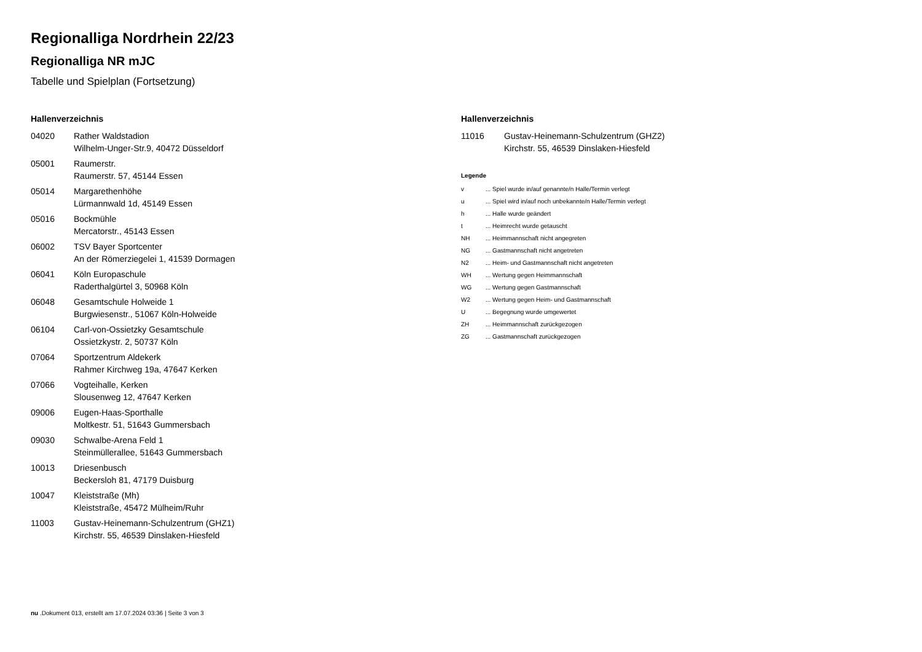Regionalliga Nordrhein 22/23
Regionalliga NR mJC
Tabelle und Spielplan (Fortsetzung)
Hallenverzeichnis
| 04020 | Rather Waldstadion Wilhelm-Unger-Str.9, 40472 Düsseldorf |
| 05001 | Raumerstr. Raumerstr. 57, 45144 Essen |
| 05014 | Margarethenhöhe Lürmannwald 1d, 45149 Essen |
| 05016 | Bockmühle Mercatorstr., 45143 Essen |
| 06002 | TSV Bayer Sportcenter An der Römerziegelei 1, 41539 Dormagen |
| 06041 | Köln Europaschule Raderthalgürtel 3, 50968 Köln |
| 06048 | Gesamtschule Holweide 1 Burgwiesenstr., 51067 Köln-Holweide |
| 06104 | Carl-von-Ossietzky Gesamtschule Ossietzkystr. 2, 50737 Köln |
| 07064 | Sportzentrum Aldekerk Rahmer Kirchweg 19a, 47647 Kerken |
| 07066 | Vogteihalle, Kerken Slousenweg 12, 47647 Kerken |
| 09006 | Eugen-Haas-Sporthalle Moltkestr. 51, 51643 Gummersbach |
| 09030 | Schwalbe-Arena Feld 1 Steinmüllerallee, 51643 Gummersbach |
| 10013 | Driesenbusch Beckersloh 81, 47179 Duisburg |
| 10047 | Kleiststraße (Mh) Kleiststraße, 45472 Mülheim/Ruhr |
| 11003 | Gustav-Heinemann-Schulzentrum (GHZ1) Kirchstr. 55, 46539 Dinslaken-Hiesfeld |
Hallenverzeichnis
| 11016 | Gustav-Heinemann-Schulzentrum (GHZ2) Kirchstr. 55, 46539 Dinslaken-Hiesfeld |
Legende
| v | ... Spiel wurde in/auf genannte/n Halle/Termin verlegt |
| u | ... Spiel wird in/auf noch unbekannte/n Halle/Termin verlegt |
| h | ... Halle wurde geändert |
| t | ... Heimrecht wurde getauscht |
| NH | ... Heimmannschaft nicht angegreten |
| NG | ... Gastmannschaft nicht angetreten |
| N2 | ... Heim- und Gastmannschaft nicht angetreten |
| WH | ... Wertung gegen Heimmannschaft |
| WG | ... Wertung gegen Gastmannschaft |
| W2 | ... Wertung gegen Heim- und Gastmannschaft |
| U | ... Begegnung wurde umgewertet |
| ZH | ... Heimmannschaft zurückgezogen |
| ZG | ... Gastmannschaft zurückgezogen |
nu .Dokument 013, erstellt am 17.07.2024 03:36 | Seite 3 von 3